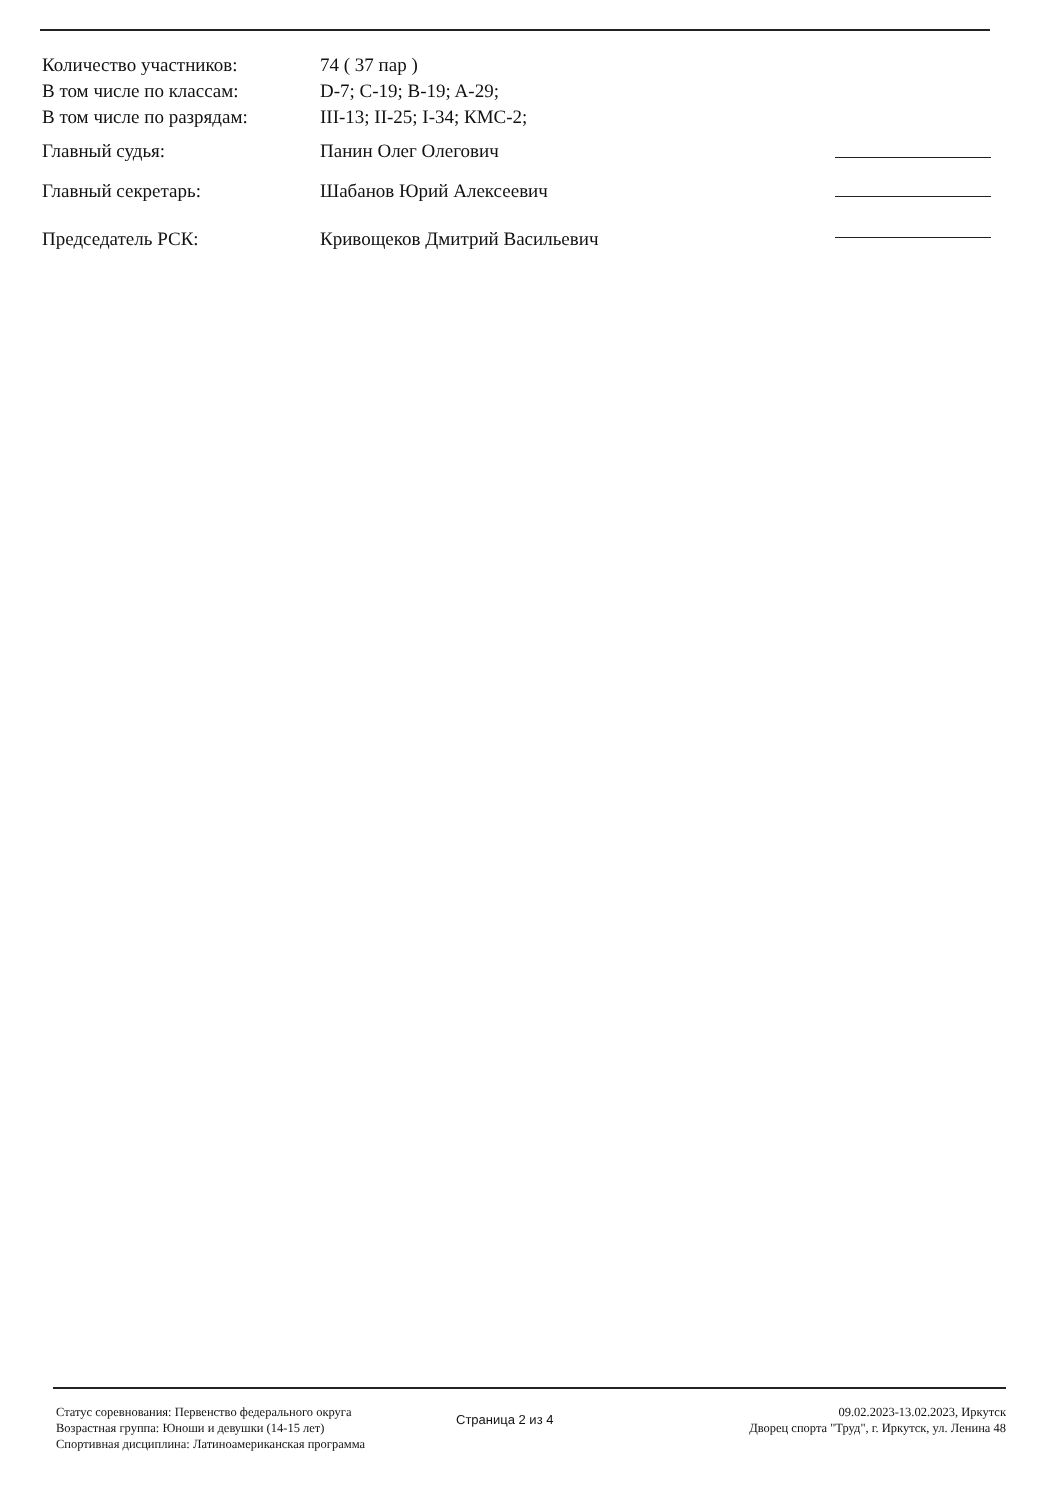Количество участников: 74 ( 37 пар )
В том числе по классам: D-7; C-19; B-19; A-29;
В том числе по разрядам: III-13; II-25; I-34; КМС-2;
Главный судья: Панин Олег Олегович
Главный секретарь: Шабанов Юрий Алексеевич
Председатель РСК: Кривощеков Дмитрий Васильевич
Статус соревнования: Первенство федерального округа
Возрастная группа: Юноши и девушки (14-15 лет)
Спортивная дисциплина: Латиноамериканская программа
Страница 2 из 4
09.02.2023-13.02.2023, Иркутск
Дворец спорта "Труд", г. Иркутск, ул. Ленина 48